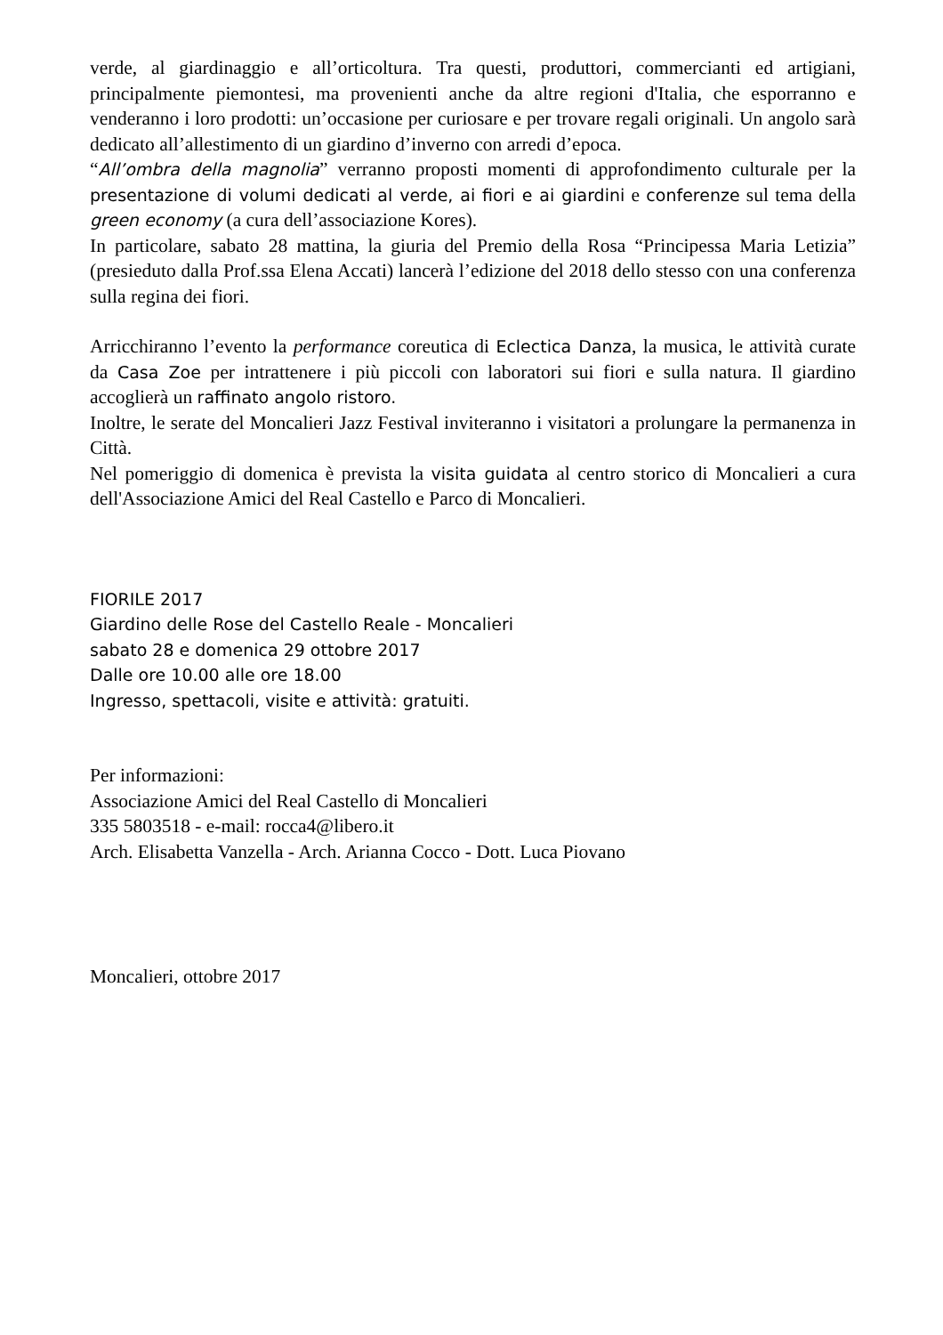verde, al giardinaggio e all’orticoltura. Tra questi, produttori, commercianti ed artigiani, principalmente piemontesi, ma provenienti anche da altre regioni d'Italia, che esporranno e venderanno i loro prodotti: un’occasione per curiosare e per trovare regali originali. Un angolo sarà dedicato all’allestimento di un giardino d’inverno con arredi d’epoca.
“All’ombra della magnolia” verranno proposti momenti di approfondimento culturale per la presentazione di volumi dedicati al verde, ai fiori e ai giardini e conferenze sul tema della green economy (a cura dell’associazione Kores).
In particolare, sabato 28 mattina, la giuria del Premio della Rosa “Principessa Maria Letizia” (presieduto dalla Prof.ssa Elena Accati) lancerà l’edizione del 2018 dello stesso con una conferenza sulla regina dei fiori.
Arricchiranno l’evento la performance coreutica di Eclectica Danza, la musica, le attività curate da Casa Zoe per intrattenere i più piccoli con laboratori sui fiori e sulla natura. Il giardino accoglierà un raffinato angolo ristoro.
Inoltre, le serate del Moncalieri Jazz Festival inviteranno i visitatori a prolungare la permanenza in Città.
Nel pomeriggio di domenica è prevista la visita guidata al centro storico di Moncalieri a cura dell'Associazione Amici del Real Castello e Parco di Moncalieri.
FIORILE 2017
Giardino delle Rose del Castello Reale - Moncalieri
sabato 28 e domenica 29 ottobre 2017
Dalle ore 10.00 alle ore 18.00
Ingresso, spettacoli, visite e attività: gratuiti.
Per informazioni:
Associazione Amici del Real Castello di Moncalieri
335 5803518 - e-mail: rocca4@libero.it
Arch. Elisabetta Vanzella - Arch. Arianna Cocco - Dott. Luca Piovano
Moncalieri, ottobre 2017